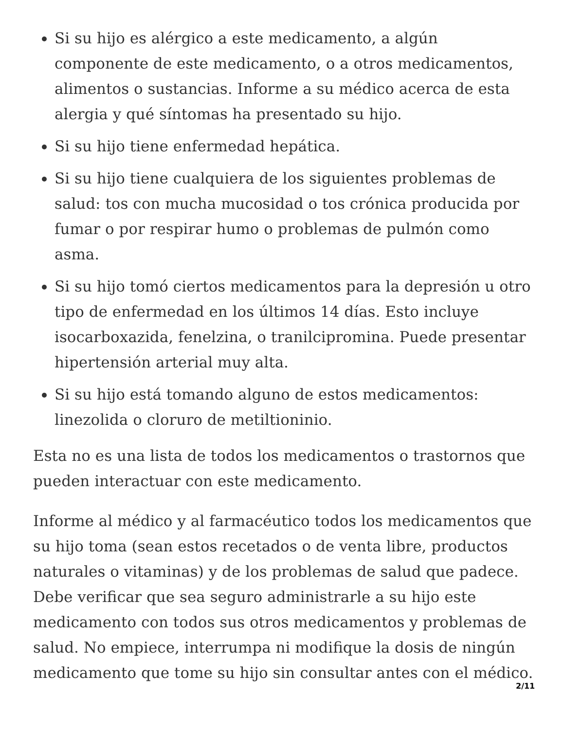Si su hijo es alérgico a este medicamento, a algún componente de este medicamento, o a otros medicamentos, alimentos o sustancias. Informe a su médico acerca de esta alergia y qué síntomas ha presentado su hijo.
Si su hijo tiene enfermedad hepática.
Si su hijo tiene cualquiera de los siguientes problemas de salud: tos con mucha mucosidad o tos crónica producida por fumar o por respirar humo o problemas de pulmón como asma.
Si su hijo tomó ciertos medicamentos para la depresión u otro tipo de enfermedad en los últimos 14 días. Esto incluye isocarboxazida, fenelzina, o tranilcipromina. Puede presentar hipertensión arterial muy alta.
Si su hijo está tomando alguno de estos medicamentos: linezolida o cloruro de metiltioninio.
Esta no es una lista de todos los medicamentos o trastornos que pueden interactuar con este medicamento.
Informe al médico y al farmacéutico todos los medicamentos que su hijo toma (sean estos recetados o de venta libre, productos naturales o vitaminas) y de los problemas de salud que padece. Debe verificar que sea seguro administrarle a su hijo este medicamento con todos sus otros medicamentos y problemas de salud. No empiece, interrumpa ni modifique la dosis de ningún medicamento que tome su hijo sin consultar antes con el médico.
2/11